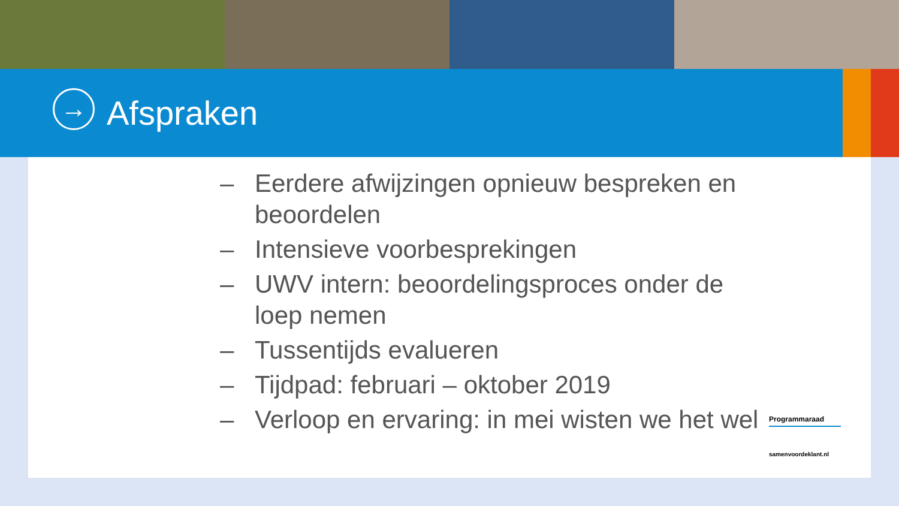→
Afspraken
– Eerdere afwijzingen opnieuw bespreken en beoordelen
– Intensieve voorbesprekingen
– UWV intern: beoordelingsproces onder de loep nemen
– Tussentijds evalueren
– Tijdpad: februari – oktober 2019
– Verloop en ervaring: in mei wisten we het wel
Programmaraad
samenvoordeklant.nl